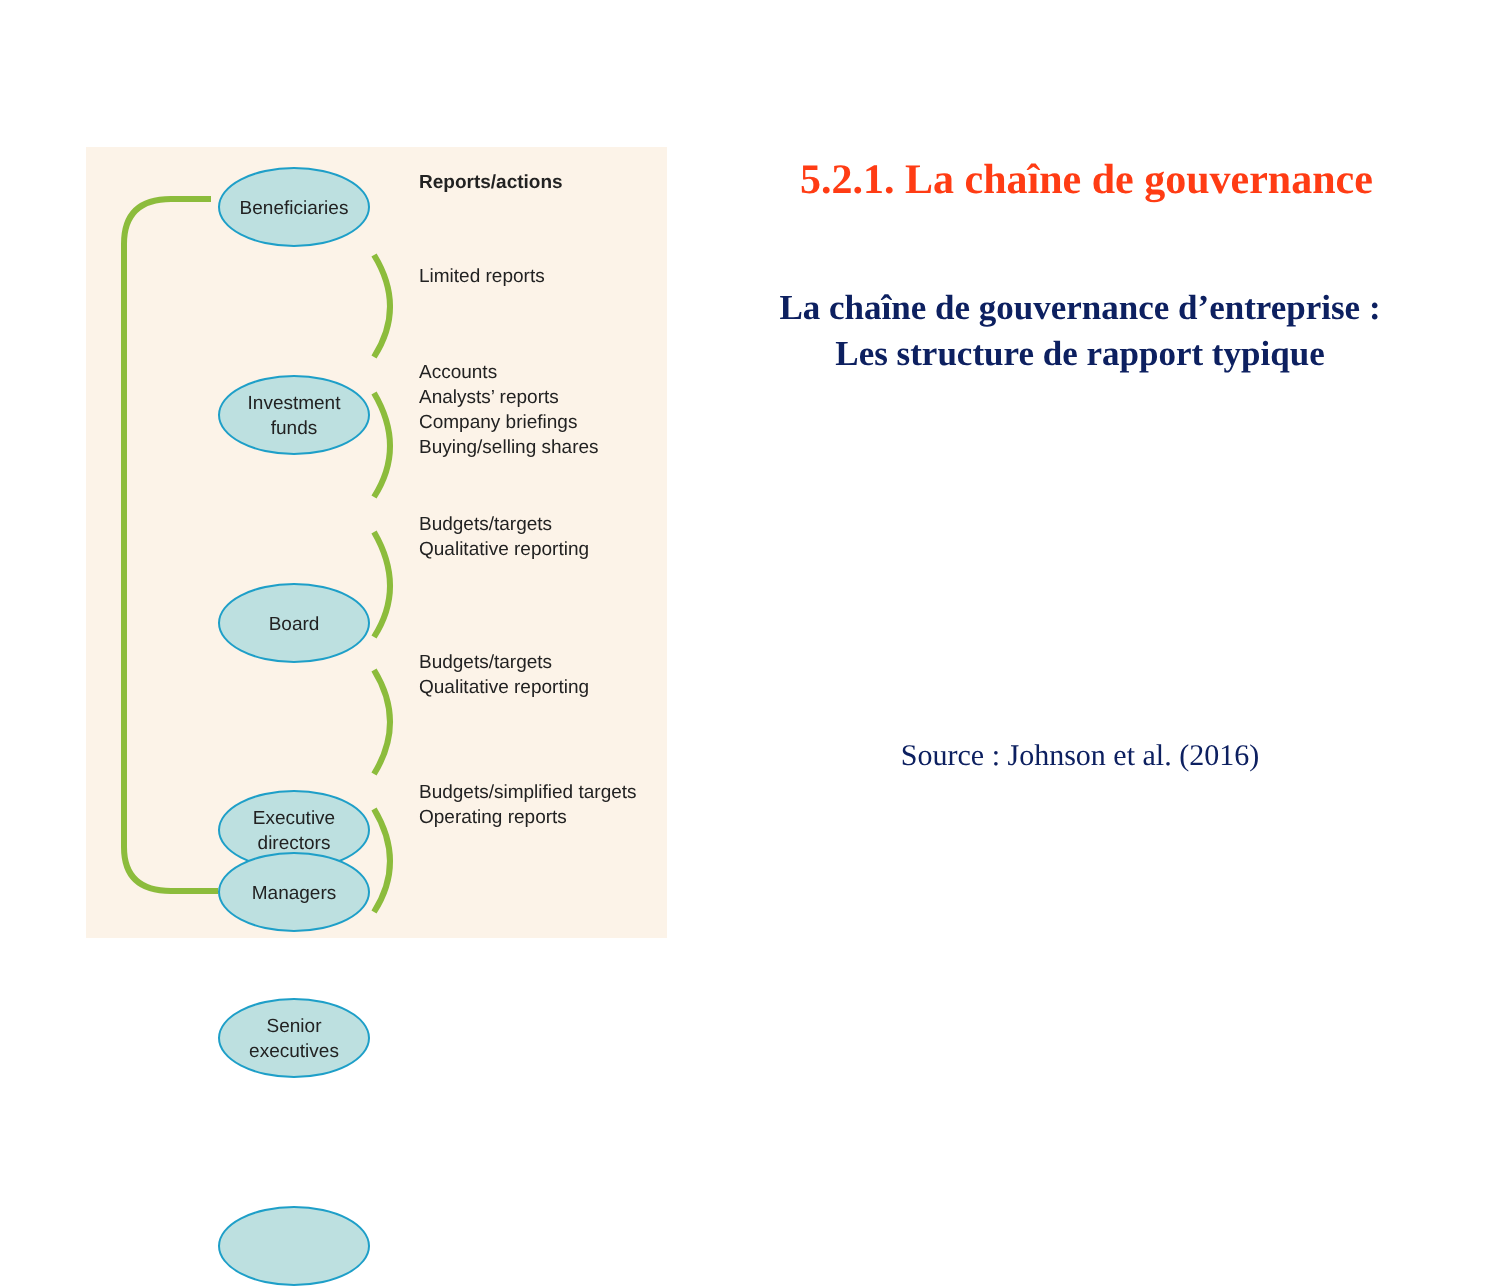Beneficiaries
Investment
funds
Board
Executive
directors
Senior
executives
Managers
Reports/actions
Limited reports
Accounts
Analysts’ reports
Company briefings
Buying/selling shares
Budgets/targets
Qualitative reporting
Budgets/targets
Qualitative reporting
Budgets/simplified targets
Operating reports
5.2.1. La chaîne de gouvernance
La chaîne de gouvernance d’entreprise :
Les structure de rapport typique
Source : Johnson et al. (2016)